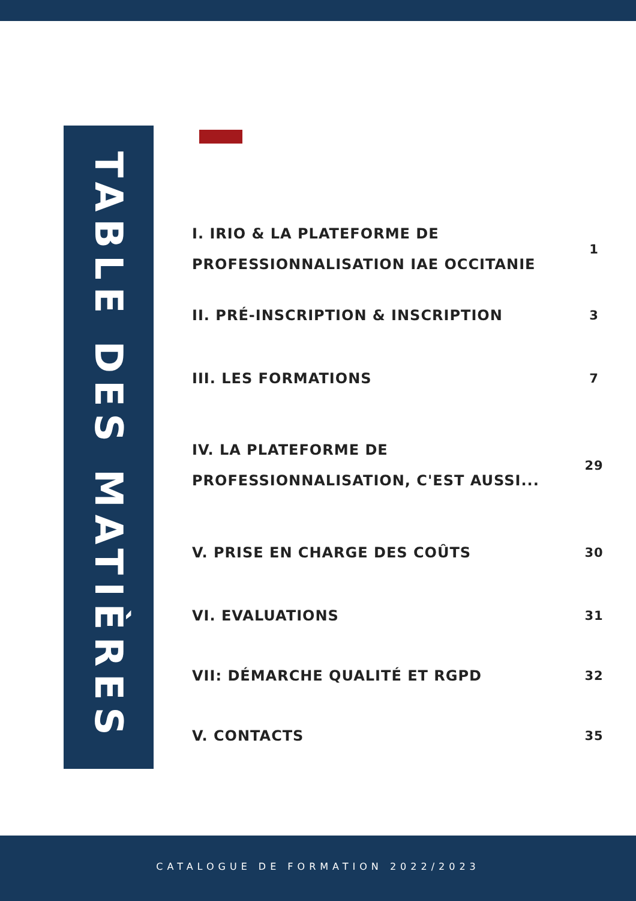TABLE DES MATIÈRES
| I. IRIO & LA PLATEFORME DE PROFESSIONNALISATION IAE OCCITANIE | 1 |
| II. PRÉ-INSCRIPTION & INSCRIPTION | 3 |
| III. LES FORMATIONS | 7 |
| IV. LA PLATEFORME DE PROFESSIONNALISATION, C'EST AUSSI... | 29 |
| V. PRISE EN CHARGE DES COÛTS | 30 |
| VI. EVALUATIONS | 31 |
| VII: DÉMARCHE QUALITÉ ET RGPD | 32 |
| V. CONTACTS | 35 |
CATALOGUE DE FORMATION 2022/2023